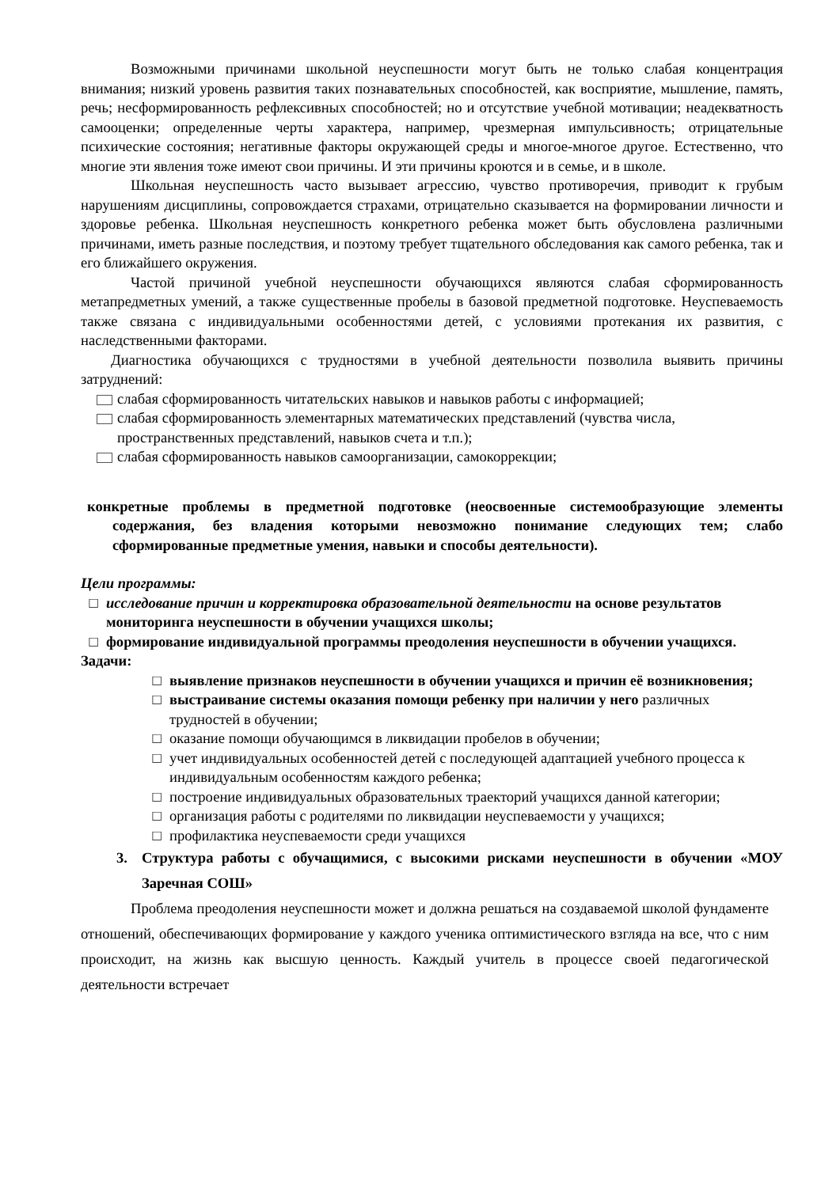Возможными причинами школьной неуспешности могут быть не только слабая концентрация внимания; низкий уровень развития таких познавательных способностей, как восприятие, мышление, память, речь; несформированность рефлексивных способностей; но и отсутствие учебной мотивации; неадекватность самооценки; определенные черты характера, например, чрезмерная импульсивность; отрицательные психические состояния; негативные факторы окружающей среды и многое-многое другое. Естественно, что многие эти явления тоже имеют свои причины. И эти причины кроются и в семье, и в школе.
Школьная неуспешность часто вызывает агрессию, чувство противоречия, приводит к грубым нарушениям дисциплины, сопровождается страхами, отрицательно сказывается на формировании личности и здоровье ребенка. Школьная неуспешность конкретного ребенка может быть обусловлена различными причинами, иметь разные последствия, и поэтому требует тщательного обследования как самого ребенка, так и его ближайшего окружения.
Частой причиной учебной неуспешности обучающихся являются слабая сформированность метапредметных умений, а также существенные пробелы в базовой предметной подготовке. Неуспеваемость также связана с индивидуальными особенностями детей, с условиями протекания их развития, с наследственными факторами.
Диагностика обучающихся с трудностями в учебной деятельности позволила выявить причины затруднений:
слабая сформированность читательских навыков и навыков работы с информацией;
слабая сформированность элементарных математических представлений (чувства числа, пространственных представлений, навыков счета и т.п.);
слабая сформированность навыков самоорганизации, самокоррекции;
конкретные проблемы в предметной подготовке (неосвоенные системообразующие элементы содержания, без владения которыми невозможно понимание следующих тем; слабо сформированные предметные умения, навыки и способы деятельности).
Цели программы:
□ исследование причин и корректировка образовательной деятельности на основе результатов мониторинга неуспешности в обучении учащихся школы;
□ формирование индивидуальной программы преодоления неуспешности в обучении учащихся.
Задачи:
□ выявление признаков неуспешности в обучении учащихся и причин её возникновения;
□ выстраивание системы оказания помощи ребенку при наличии у него различных трудностей в обучении;
□ оказание помощи обучающимся в ликвидации пробелов в обучении;
□ учет индивидуальных особенностей детей с последующей адаптацией учебного процесса к индивидуальным особенностям каждого ребенка;
□ построение индивидуальных образовательных траекторий учащихся данной категории;
□ организация работы с родителями по ликвидации неуспеваемости у учащихся;
□ профилактика неуспеваемости среди учащихся
3. Структура работы с обучащимися, с высокими рисками неуспешности в обучении «МОУ Заречная СОШ»
Проблема преодоления неуспешности может и должна решаться на создаваемой школой фундаменте отношений, обеспечивающих формирование у каждого ученика оптимистического взгляда на все, что с ним происходит, на жизнь как высшую ценность. Каждый учитель в процессе своей педагогической деятельности встречает